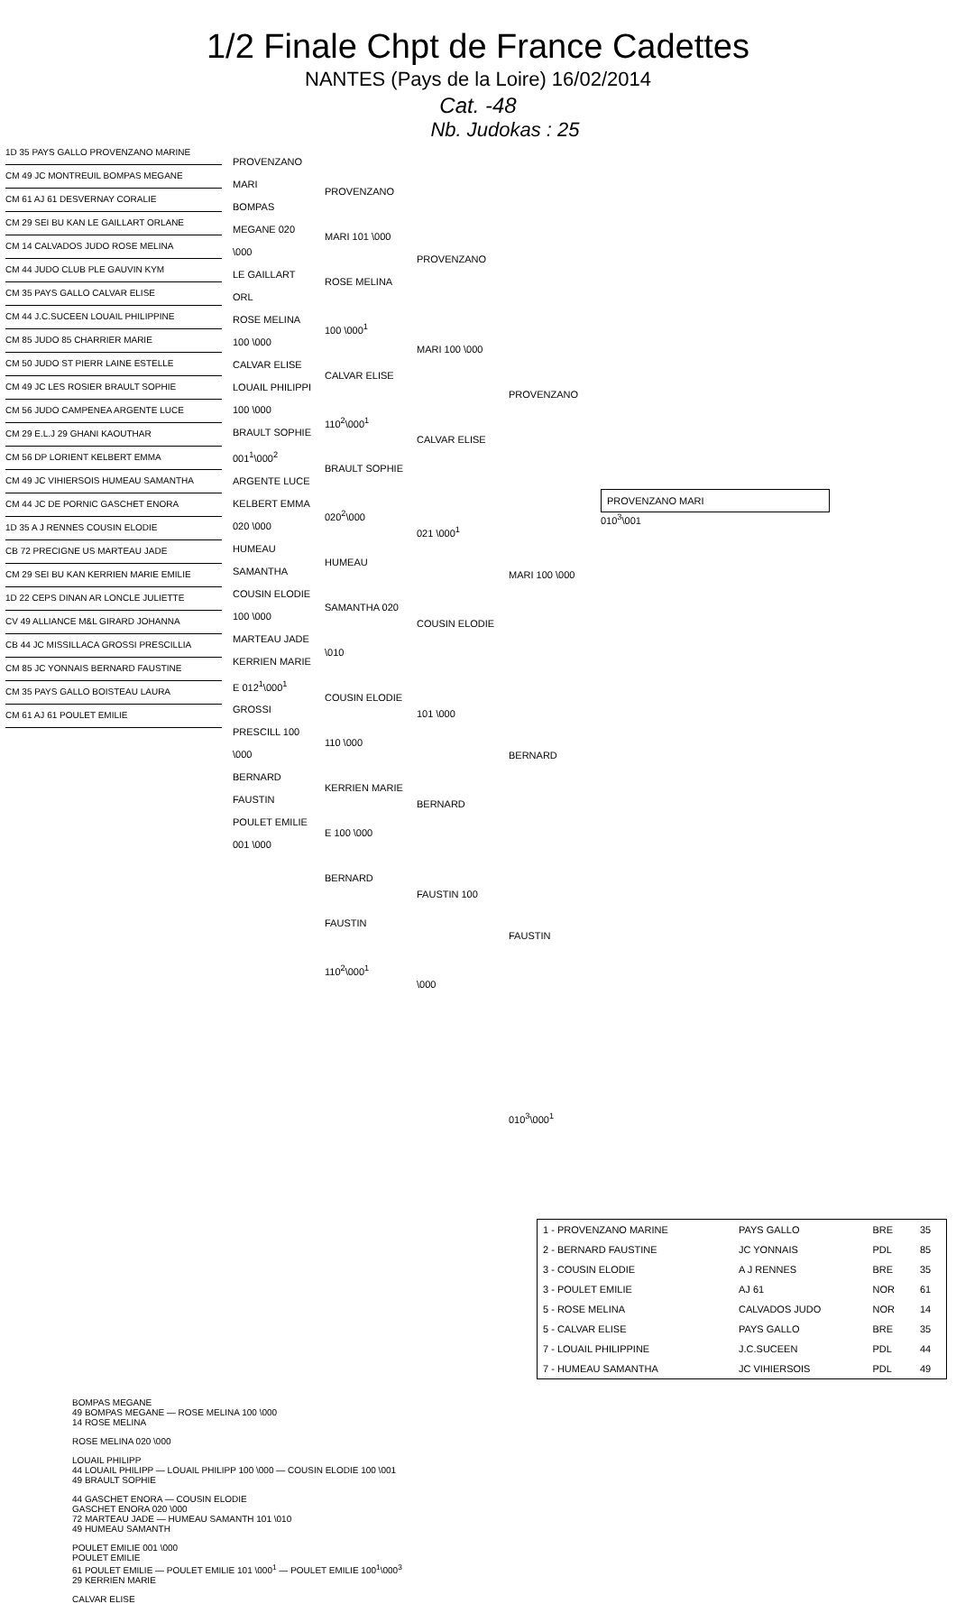1/2 Finale Chpt de France Cadettes
NANTES (Pays de la Loire) 16/02/2014
Cat. -48
Nb. Judokas : 25
1D 35 PAYS GALLO PROVENZANO MARINE
CM 49 JC MONTREUIL BOMPAS MEGANE
CM 61 AJ 61 DESVERNAY CORALIE
CM 29 SEI BU KAN LE GAILLART ORLANE
CM 14 CALVADOS JUDO ROSE MELINA
CM 44 JUDO CLUB PLE GAUVIN KYM
CM 35 PAYS GALLO CALVAR ELISE
CM 44 J.C.SUCEEN LOUAIL PHILIPPINE
CM 85 JUDO 85 CHARRIER MARIE
CM 50 JUDO ST PIERR LAINE ESTELLE
CM 49 JC LES ROSIER BRAULT SOPHIE
CM 56 JUDO CAMPENEA ARGENTE LUCE
CM 29 E.L.J 29 GHANI KAOUTHAR
CM 56 DP LORIENT KELBERT EMMA
CM 49 JC VIHIERSOIS HUMEAU SAMANTHA
CM 44 JC DE PORNIC GASCHET ENORA
1D 35 A J RENNES COUSIN ELODIE
CB 72 PRECIGNE US MARTEAU JADE
CM 29 SEI BU KAN KERRIEN MARIE EMILIE
1D 22 CEPS DINAN AR LONCLE JULIETTE
CV 49 ALLIANCE M&L GIRARD JOHANNA
CB 44 JC MISSILLACA GROSSI PRESCILLIA
CM 85 JC YONNAIS BERNARD FAUSTINE
CM 35 PAYS GALLO BOISTEAU LAURA
CM 61 AJ 61 POULET EMILIE
PROVENZANO MARI
BOMPAS MEGANE 020 \000
LE GAILLART ORL
ROSE MELINA 100 \000
CALVAR ELISE
LOUAIL PHILIPPI 100 \000
BRAULT SOPHIE 001<sup>1</sup>\000<sup>2</sup>
ARGENTE LUCE
KELBERT EMMA 020 \000
HUMEAU SAMANTHA
COUSIN ELODIE 100 \000
MARTEAU JADE
KERRIEN MARIE E 012<sup>1</sup>\000<sup>1</sup>
GROSSI PRESCILL 100 \000
BERNARD FAUSTIN
POULET EMILIE 001 \000
PROVENZANO MARI 101 \000
ROSE MELINA 100 \000<sup>1</sup>
CALVAR ELISE 110<sup>2</sup>\000<sup>1</sup>
BRAULT SOPHIE 020<sup>2</sup>\000
HUMEAU SAMANTHA 020 \010
COUSIN ELODIE 110 \000
KERRIEN MARIE E 100 \000
BERNARD FAUSTIN 110<sup>2</sup>\000<sup>1</sup>
PROVENZANO MARI 100 \000
CALVAR ELISE 021 \000<sup>1</sup>
COUSIN ELODIE 101 \000
BERNARD FAUSTIN 100 \000
PROVENZANO MARI 100 \000
BERNARD FAUSTIN 010<sup>3</sup>\000<sup>1</sup>
PROVENZANO MARI
010<sup>3</sup>\001
| 1 - PROVENZANO MARINE | PAYS GALLO | BRE | 35 |
| 2 - BERNARD FAUSTINE | JC YONNAIS | PDL | 85 |
| 3 - COUSIN ELODIE | A J RENNES | BRE | 35 |
| 3 - POULET EMILIE | AJ 61 | NOR | 61 |
| 5 - ROSE MELINA | CALVADOS JUDO | NOR | 14 |
| 5 - CALVAR ELISE | PAYS GALLO | BRE | 35 |
| 7 - LOUAIL PHILIPPINE | J.C.SUCEEN | PDL | 44 |
| 7 - HUMEAU SAMANTHA | JC VIHIERSOIS | PDL | 49 |
BOMPAS MEGANE
49 BOMPAS MEGANE — ROSE MELINA 100 \000
14 ROSE MELINA
ROSE MELINA 020 \000
LOUAIL PHILIPP
44 LOUAIL PHILIPP — LOUAIL PHILIPP 100 \000 — COUSIN ELODIE 100 \001
49 BRAULT SOPHIE
44 GASCHET ENORA — COUSIN ELODIE
GASCHET ENORA 020 \000
72 MARTEAU JADE — HUMEAU SAMANTH 101 \010
49 HUMEAU SAMANTH
POULET EMILIE 001 \000
POULET EMILIE
61 POULET EMILIE — POULET EMILIE 101 \000<sup>1</sup> — POULET EMILIE 100<sup>1</sup>\000<sup>3</sup>
29 KERRIEN MARIE
CALVAR ELISE